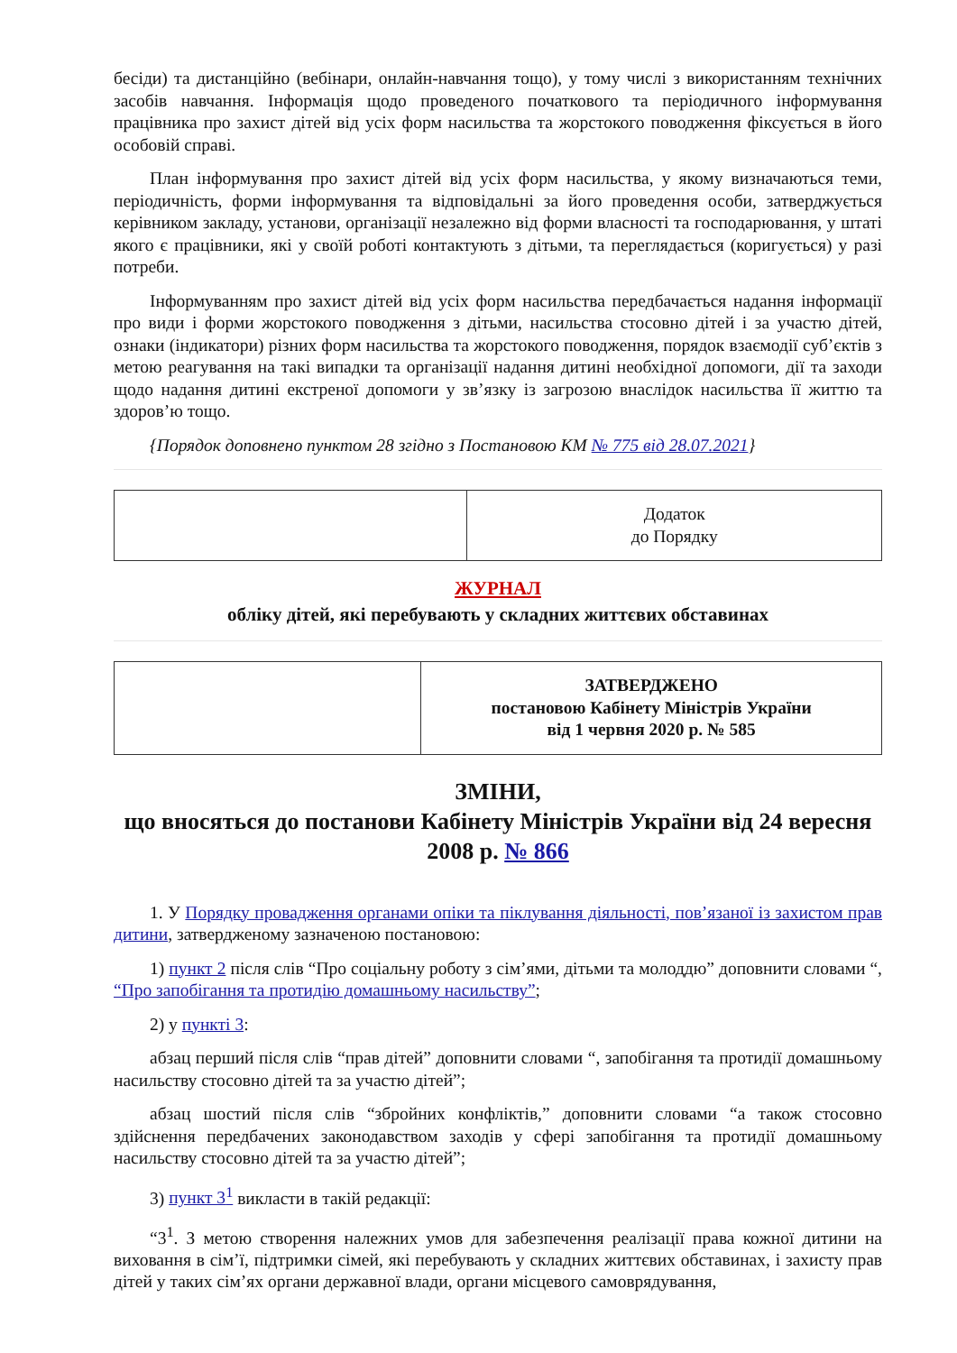бесіди) та дистанційно (вебінари, онлайн-навчання тощо), у тому числі з використанням технічних засобів навчання. Інформація щодо проведеного початкового та періодичного інформування працівника про захист дітей від усіх форм насильства та жорстокого поводження фіксується в його особовій справі.
План інформування про захист дітей від усіх форм насильства, у якому визначаються теми, періодичність, форми інформування та відповідальні за його проведення особи, затверджується керівником закладу, установи, організації незалежно від форми власності та господарювання, у штаті якого є працівники, які у своїй роботі контактують з дітьми, та переглядається (коригується) у разі потреби.
Інформуванням про захист дітей від усіх форм насильства передбачається надання інформації про види і форми жорстокого поводження з дітьми, насильства стосовно дітей і за участю дітей, ознаки (індикатори) різних форм насильства та жорстокого поводження, порядок взаємодії суб’єктів з метою реагування на такі випадки та організації надання дитині необхідної допомоги, дії та заходи щодо надання дитині екстреної допомоги у зв’язку із загрозою внаслідок насильства її життю та здоров’ю тощо.
{Порядок доповнено пунктом 28 згідно з Постановою КМ № 775 від 28.07.2021}
| | Додаток до Порядку |
ЖУРНАЛ
обліку дітей, які перебувають у складних життєвих обставинах
| | ЗАТВЕРДЖЕНО постановою Кабінету Міністрів України від 1 червня 2020 р. № 585 |
ЗМІНИ,
що вносяться до постанови Кабінету Міністрів України від 24 вересня 2008 р. № 866
1. У Порядку провадження органами опіки та піклування діяльності, пов’язаної із захистом прав дитини, затвердженому зазначеною постановою:
1) пункт 2 після слів “Про соціальну роботу з сім’ями, дітьми та молоддю” доповнити словами “, “Про запобігання та протидію домашньому насильству”;
2) у пункті 3:
абзац перший після слів “прав дітей” доповнити словами “, запобігання та протидії домашньому насильству стосовно дітей та за участю дітей”;
абзац шостий після слів “збройних конфліктів,” доповнити словами “а також стосовно здійснення передбачених законодавством заходів у сфері запобігання та протидії домашньому насильству стосовно дітей та за участю дітей”;
3) пункт 3<sup>1</sup> викласти в такій редакції:
“3<sup>1</sup>. З метою створення належних умов для забезпечення реалізації права кожної дитини на виховання в сім’ї, підтримки сімей, які перебувають у складних життєвих обставинах, і захисту прав дітей у таких сім’ях органи державної влади, органи місцевого самоврядування,